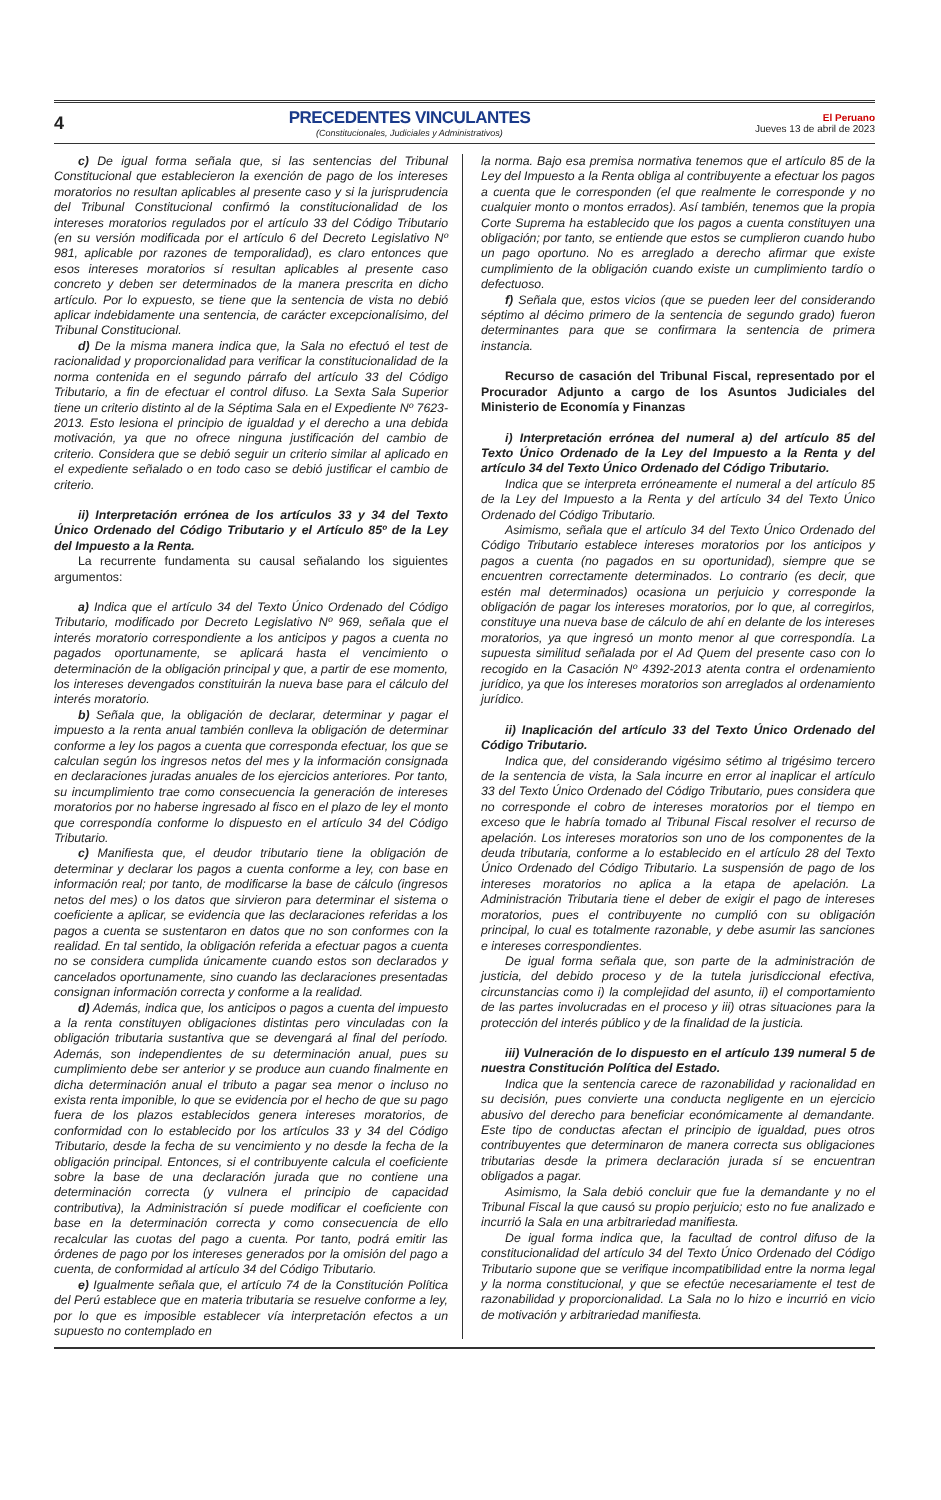4
PRECEDENTES VINCULANTES
(Constitucionales, Judiciales y Administrativos)
El Peruano
Jueves 13 de abril de 2023
c) De igual forma señala que, si las sentencias del Tribunal Constitucional que establecieron la exención de pago de los intereses moratorios no resultan aplicables al presente caso y si la jurisprudencia del Tribunal Constitucional confirmó la constitucionalidad de los intereses moratorios regulados por el artículo 33 del Código Tributario (en su versión modificada por el artículo 6 del Decreto Legislativo Nº 981, aplicable por razones de temporalidad), es claro entonces que esos intereses moratorios sí resultan aplicables al presente caso concreto y deben ser determinados de la manera prescrita en dicho artículo. Por lo expuesto, se tiene que la sentencia de vista no debió aplicar indebidamente una sentencia, de carácter excepcionalísimo, del Tribunal Constitucional.
d) De la misma manera indica que, la Sala no efectuó el test de racionalidad y proporcionalidad para verificar la constitucionalidad de la norma contenida en el segundo párrafo del artículo 33 del Código Tributario, a fin de efectuar el control difuso. La Sexta Sala Superior tiene un criterio distinto al de la Séptima Sala en el Expediente Nº 7623-2013. Esto lesiona el principio de igualdad y el derecho a una debida motivación, ya que no ofrece ninguna justificación del cambio de criterio. Considera que se debió seguir un criterio similar al aplicado en el expediente señalado o en todo caso se debió justificar el cambio de criterio.
ii) Interpretación errónea de los artículos 33 y 34 del Texto Único Ordenado del Código Tributario y el Artículo 85º de la Ley del Impuesto a la Renta.
La recurrente fundamenta su causal señalando los siguientes argumentos:
a) Indica que el artículo 34 del Texto Único Ordenado del Código Tributario, modificado por Decreto Legislativo Nº 969, señala que el interés moratorio correspondiente a los anticipos y pagos a cuenta no pagados oportunamente, se aplicará hasta el vencimiento o determinación de la obligación principal y que, a partir de ese momento, los intereses devengados constituirán la nueva base para el cálculo del interés moratorio.
b) Señala que, la obligación de declarar, determinar y pagar el impuesto a la renta anual también conlleva la obligación de determinar conforme a ley los pagos a cuenta que corresponda efectuar, los que se calculan según los ingresos netos del mes y la información consignada en declaraciones juradas anuales de los ejercicios anteriores. Por tanto, su incumplimiento trae como consecuencia la generación de intereses moratorios por no haberse ingresado al fisco en el plazo de ley el monto que correspondía conforme lo dispuesto en el artículo 34 del Código Tributario.
c) Manifiesta que, el deudor tributario tiene la obligación de determinar y declarar los pagos a cuenta conforme a ley, con base en información real; por tanto, de modificarse la base de cálculo (ingresos netos del mes) o los datos que sirvieron para determinar el sistema o coeficiente a aplicar, se evidencia que las declaraciones referidas a los pagos a cuenta se sustentaron en datos que no son conformes con la realidad. En tal sentido, la obligación referida a efectuar pagos a cuenta no se considera cumplida únicamente cuando estos son declarados y cancelados oportunamente, sino cuando las declaraciones presentadas consignan información correcta y conforme a la realidad.
d) Además, indica que, los anticipos o pagos a cuenta del impuesto a la renta constituyen obligaciones distintas pero vinculadas con la obligación tributaria sustantiva que se devengará al final del período. Además, son independientes de su determinación anual, pues su cumplimiento debe ser anterior y se produce aun cuando finalmente en dicha determinación anual el tributo a pagar sea menor o incluso no exista renta imponible, lo que se evidencia por el hecho de que su pago fuera de los plazos establecidos genera intereses moratorios, de conformidad con lo establecido por los artículos 33 y 34 del Código Tributario, desde la fecha de su vencimiento y no desde la fecha de la obligación principal. Entonces, si el contribuyente calcula el coeficiente sobre la base de una declaración jurada que no contiene una determinación correcta (y vulnera el principio de capacidad contributiva), la Administración sí puede modificar el coeficiente con base en la determinación correcta y como consecuencia de ello recalcular las cuotas del pago a cuenta. Por tanto, podrá emitir las órdenes de pago por los intereses generados por la omisión del pago a cuenta, de conformidad al artículo 34 del Código Tributario.
e) Igualmente señala que, el artículo 74 de la Constitución Política del Perú establece que en materia tributaria se resuelve conforme a ley, por lo que es imposible establecer vía interpretación efectos a un supuesto no contemplado en
la norma. Bajo esa premisa normativa tenemos que el artículo 85 de la Ley del Impuesto a la Renta obliga al contribuyente a efectuar los pagos a cuenta que le corresponden (el que realmente le corresponde y no cualquier monto o montos errados). Así también, tenemos que la propia Corte Suprema ha establecido que los pagos a cuenta constituyen una obligación; por tanto, se entiende que estos se cumplieron cuando hubo un pago oportuno. No es arreglado a derecho afirmar que existe cumplimiento de la obligación cuando existe un cumplimiento tardío o defectuoso.
f) Señala que, estos vicios (que se pueden leer del considerando séptimo al décimo primero de la sentencia de segundo grado) fueron determinantes para que se confirmara la sentencia de primera instancia.
Recurso de casación del Tribunal Fiscal, representado por el Procurador Adjunto a cargo de los Asuntos Judiciales del Ministerio de Economía y Finanzas
i) Interpretación errónea del numeral a) del artículo 85 del Texto Único Ordenado de la Ley del Impuesto a la Renta y del artículo 34 del Texto Único Ordenado del Código Tributario.
Indica que se interpreta erróneamente el numeral a del artículo 85 de la Ley del Impuesto a la Renta y del artículo 34 del Texto Único Ordenado del Código Tributario.
Asimismo, señala que el artículo 34 del Texto Único Ordenado del Código Tributario establece intereses moratorios por los anticipos y pagos a cuenta (no pagados en su oportunidad), siempre que se encuentren correctamente determinados. Lo contrario (es decir, que estén mal determinados) ocasiona un perjuicio y corresponde la obligación de pagar los intereses moratorios, por lo que, al corregirlos, constituye una nueva base de cálculo de ahí en delante de los intereses moratorios, ya que ingresó un monto menor al que correspondía. La supuesta similitud señalada por el Ad Quem del presente caso con lo recogido en la Casación Nº 4392-2013 atenta contra el ordenamiento jurídico, ya que los intereses moratorios son arreglados al ordenamiento jurídico.
ii) Inaplicación del artículo 33 del Texto Único Ordenado del Código Tributario.
Indica que, del considerando vigésimo sétimo al trigésimo tercero de la sentencia de vista, la Sala incurre en error al inaplicar el artículo 33 del Texto Único Ordenado del Código Tributario, pues considera que no corresponde el cobro de intereses moratorios por el tiempo en exceso que le habría tomado al Tribunal Fiscal resolver el recurso de apelación. Los intereses moratorios son uno de los componentes de la deuda tributaria, conforme a lo establecido en el artículo 28 del Texto Único Ordenado del Código Tributario. La suspensión de pago de los intereses moratorios no aplica a la etapa de apelación. La Administración Tributaria tiene el deber de exigir el pago de intereses moratorios, pues el contribuyente no cumplió con su obligación principal, lo cual es totalmente razonable, y debe asumir las sanciones e intereses correspondientes.
De igual forma señala que, son parte de la administración de justicia, del debido proceso y de la tutela jurisdiccional efectiva, circunstancias como i) la complejidad del asunto, ii) el comportamiento de las partes involucradas en el proceso y iii) otras situaciones para la protección del interés público y de la finalidad de la justicia.
iii) Vulneración de lo dispuesto en el artículo 139 numeral 5 de nuestra Constitución Política del Estado.
Indica que la sentencia carece de razonabilidad y racionalidad en su decisión, pues convierte una conducta negligente en un ejercicio abusivo del derecho para beneficiar económicamente al demandante. Este tipo de conductas afectan el principio de igualdad, pues otros contribuyentes que determinaron de manera correcta sus obligaciones tributarias desde la primera declaración jurada sí se encuentran obligados a pagar.
Asimismo, la Sala debió concluir que fue la demandante y no el Tribunal Fiscal la que causó su propio perjuicio; esto no fue analizado e incurrió la Sala en una arbitrariedad manifiesta.
De igual forma indica que, la facultad de control difuso de la constitucionalidad del artículo 34 del Texto Único Ordenado del Código Tributario supone que se verifique incompatibilidad entre la norma legal y la norma constitucional, y que se efectúe necesariamente el test de razonabilidad y proporcionalidad. La Sala no lo hizo e incurrió en vicio de motivación y arbitrariedad manifiesta.